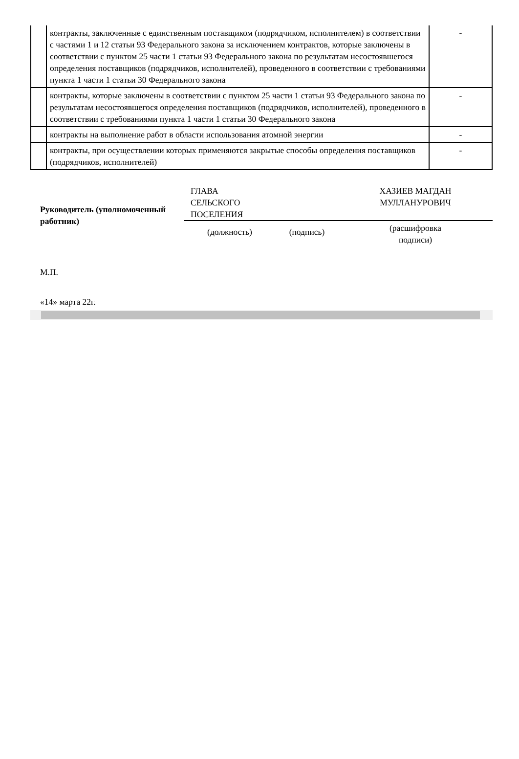| | контракты, заключенные с единственным поставщиком (подрядчиком, исполнителем) в соответствии с частями 1 и 12 статьи 93 Федерального закона за исключением контрактов, которые заключены в соответствии с пунктом 25 части 1 статьи 93 Федерального закона по результатам несостоявшегося определения поставщиков (подрядчиков, исполнителей), проведенного в соответствии с требованиями пункта 1 части 1 статьи 30 Федерального закона | - |
| | контракты, которые заключены в соответствии с пунктом 25 части 1 статьи 93 Федерального закона по результатам несостоявшегося определения поставщиков (подрядчиков, исполнителей), проведенного в соответствии с требованиями пункта 1 части 1 статьи 30 Федерального закона | - |
| | контракты на выполнение работ в области использования атомной энергии | - |
| | контракты, при осуществлении которых применяются закрытые способы определения поставщиков (подрядчиков, исполнителей) | - |
| Руководитель (уполномоченный работник) | ГЛАВА СЕЛЬСКОГО ПОСЕЛЕНИЯ | | ХАЗИЕВ МАГДАН МУЛЛАНУРОВИЧ |
| | (должность) | (подпись) | (расшифровка подписи) |
М.П.
«14» марта 22г.